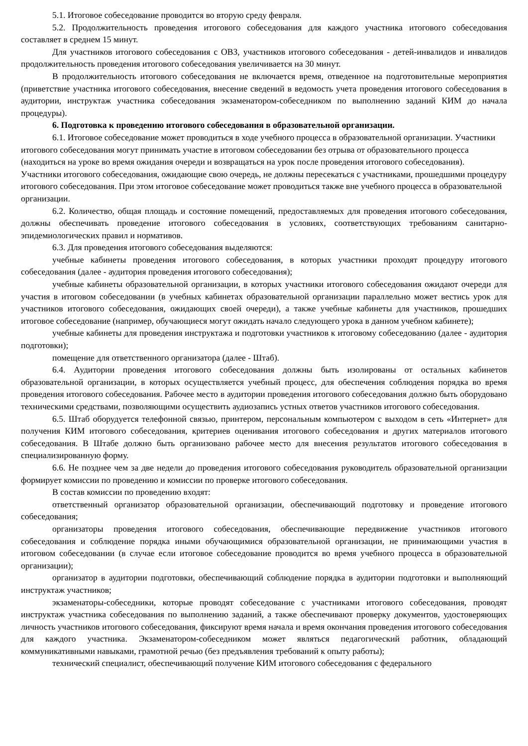5.1. Итоговое собеседование проводится во вторую среду февраля.
5.2. Продолжительность проведения итогового собеседования для каждого участника итогового собеседования составляет в среднем 15 минут.
Для участников итогового собеседования с ОВЗ, участников итогового собеседования - детей-инвалидов и инвалидов продолжительность проведения итогового собеседования увеличивается на 30 минут.
В продолжительность итогового собеседования не включается время, отведенное на подготовительные мероприятия (приветствие участника итогового собеседования, внесение сведений в ведомость учета проведения итогового собеседования в аудитории, инструктаж участника собеседования экзаменатором-собеседником по выполнению заданий КИМ до начала процедуры).
6. Подготовка к проведению итогового собеседования в образовательной организации.
6.1. Итоговое собеседование может проводиться в ходе учебного процесса в образовательной организации. Участники итогового собеседования могут принимать участие в итоговом собеседовании без отрыва от образовательного процесса (находиться на уроке во время ожидания очереди и возвращаться на урок после проведения итогового собеседования). Участники итогового собеседования, ожидающие свою очередь, не должны пересекаться с участниками, прошедшими процедуру итогового собеседования. При этом итоговое собеседование может проводиться также вне учебного процесса в образовательной организации.
6.2. Количество, общая площадь и состояние помещений, предоставляемых для проведения итогового собеседования, должны обеспечивать проведение итогового собеседования в условиях, соответствующих требованиям санитарно-эпидемиологических правил и нормативов.
6.3. Для проведения итогового собеседования выделяются:
учебные кабинеты проведения итогового собеседования, в которых участники проходят процедуру итогового собеседования (далее - аудитория проведения итогового собеседования);
учебные кабинеты образовательной организации, в которых участники итогового собеседования ожидают очереди для участия в итоговом собеседовании (в учебных кабинетах образовательной организации параллельно может вестись урок для участников итогового собеседования, ожидающих своей очереди), а также учебные кабинеты для участников, прошедших итоговое собеседование (например, обучающиеся могут ожидать начало следующего урока в данном учебном кабинете);
учебные кабинеты для проведения инструктажа и подготовки участников к итоговому собеседованию (далее - аудитория подготовки);
помещение для ответственного организатора (далее - Штаб).
6.4. Аудитории проведения итогового собеседования должны быть изолированы от остальных кабинетов образовательной организации, в которых осуществляется учебный процесс, для обеспечения соблюдения порядка во время проведения итогового собеседования. Рабочее место в аудитории проведения итогового собеседования должно быть оборудовано техническими средствами, позволяющими осуществить аудиозапись устных ответов участников итогового собеседования.
6.5. Штаб оборудуется телефонной связью, принтером, персональным компьютером с выходом в сеть «Интернет» для получения КИМ итогового собеседования, критериев оценивания итогового собеседования и других материалов итогового собеседования. В Штабе должно быть организовано рабочее место для внесения результатов итогового собеседования в специализированную форму.
6.6. Не позднее чем за две недели до проведения итогового собеседования руководитель образовательной организации формирует комиссии по проведению и комиссии по проверке итогового собеседования.
В состав комиссии по проведению входят:
ответственный организатор образовательной организации, обеспечивающий подготовку и проведение итогового собеседования;
организаторы проведения итогового собеседования, обеспечивающие передвижение участников итогового собеседования и соблюдение порядка иными обучающимися образовательной организации, не принимающими участия в итоговом собеседовании (в случае если итоговое собеседование проводится во время учебного процесса в образовательной организации);
организатор в аудитории подготовки, обеспечивающий соблюдение порядка в аудитории подготовки и выполняющий инструктаж участников;
экзаменаторы-собеседники, которые проводят собеседование с участниками итогового собеседования, проводят инструктаж участника собеседования по выполнению заданий, а также обеспечивают проверку документов, удостоверяющих личность участников итогового собеседования, фиксируют время начала и время окончания проведения итогового собеседования для каждого участника. Экзаменатором-собеседником может являться педагогический работник, обладающий коммуникативными навыками, грамотной речью (без предъявления требований к опыту работы);
технический специалист, обеспечивающий получение КИМ итогового собеседования с федерального